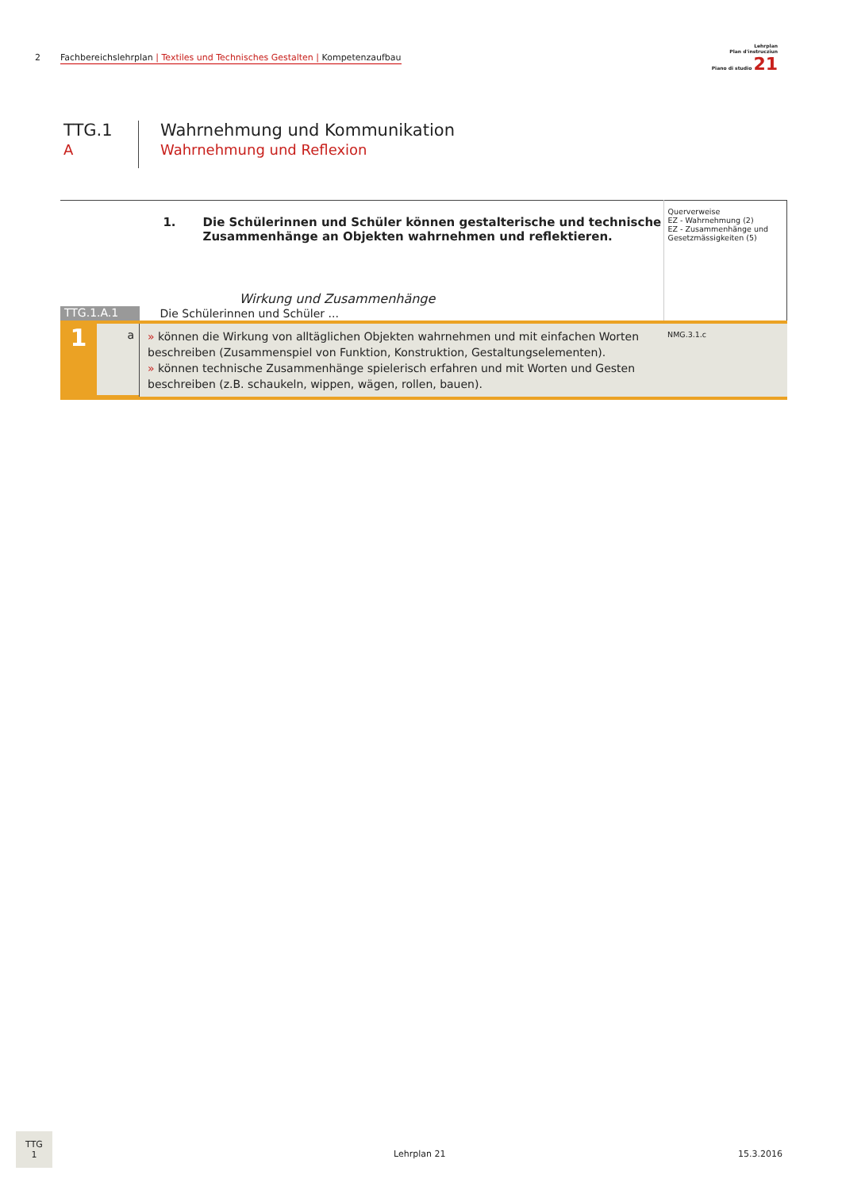2 Fachbereichslehrplan | Textiles und Technisches Gestalten | Kompetenzaufbau
Lehrplan
Plan d'instrucziun
Piano di studio 21
TTG.1
A
Wahrnehmung und Kommunikation
Wahrnehmung und Reflexion
| | 1. Die Schülerinnen und Schüler können gestalterische und technische Zusammenhänge an Objekten wahrnehmen und reflektieren. Wirkung und Zusammenhänge | Querverweise EZ - Wahrnehmung (2) EZ - Zusammenhänge und Gesetzmässigkeiten (5) |
| TTG.1.A.1 | Die Schülerinnen und Schüler ... | |
| 1 a | » können die Wirkung von alltäglichen Objekten wahrnehmen und mit einfachen Worten beschreiben (Zusammenspiel von Funktion, Konstruktion, Gestaltungselementen). » können technische Zusammenhänge spielerisch erfahren und mit Worten und Gesten beschreiben (z.B. schaukeln, wippen, wägen, rollen, bauen). | NMG.3.1.c |
TTG
1
Lehrplan 21 15.3.2016